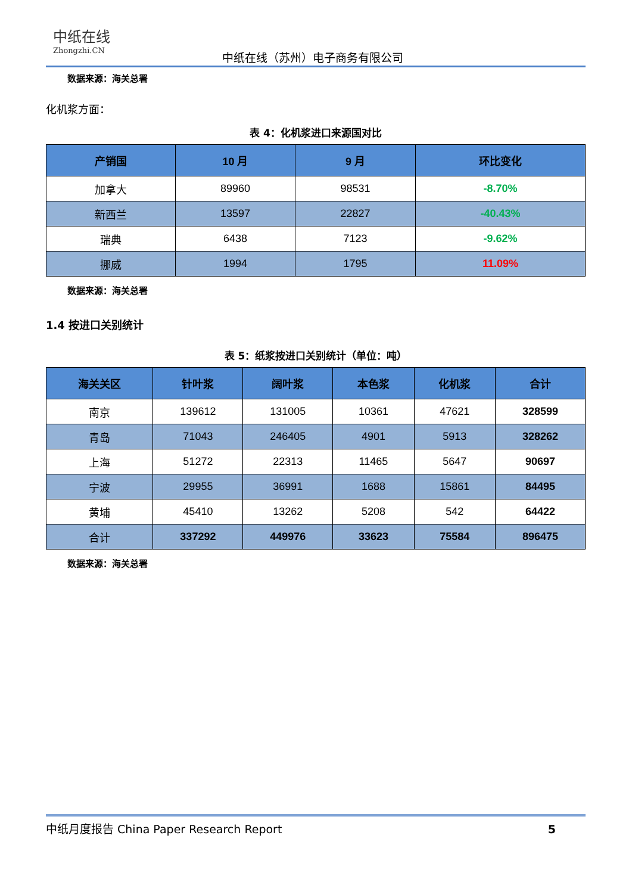中纸在线
Zhongzhi.CN
中纸在线（苏州）电子商务有限公司
数据来源：海关总署
化机浆方面：
表 4：化机浆进口来源国对比
| 产销国 | 10 月 | 9 月 | 环比变化 |
| --- | --- | --- | --- |
| 加拿大 | 89960 | 98531 | -8.70% |
| 新西兰 | 13597 | 22827 | -40.43% |
| 瑞典 | 6438 | 7123 | -9.62% |
| 挪威 | 1994 | 1795 | 11.09% |
数据来源：海关总署
1.4 按进口关别统计
表 5：纸浆按进口关别统计（单位：吨）
| 海关关区 | 针叶浆 | 阔叶浆 | 本色浆 | 化机浆 | 合计 |
| --- | --- | --- | --- | --- | --- |
| 南京 | 139612 | 131005 | 10361 | 47621 | 328599 |
| 青岛 | 71043 | 246405 | 4901 | 5913 | 328262 |
| 上海 | 51272 | 22313 | 11465 | 5647 | 90697 |
| 宁波 | 29955 | 36991 | 1688 | 15861 | 84495 |
| 黄埔 | 45410 | 13262 | 5208 | 542 | 64422 |
| 合计 | 337292 | 449976 | 33623 | 75584 | 896475 |
数据来源：海关总署
中纸月度报告 China Paper Research Report 5